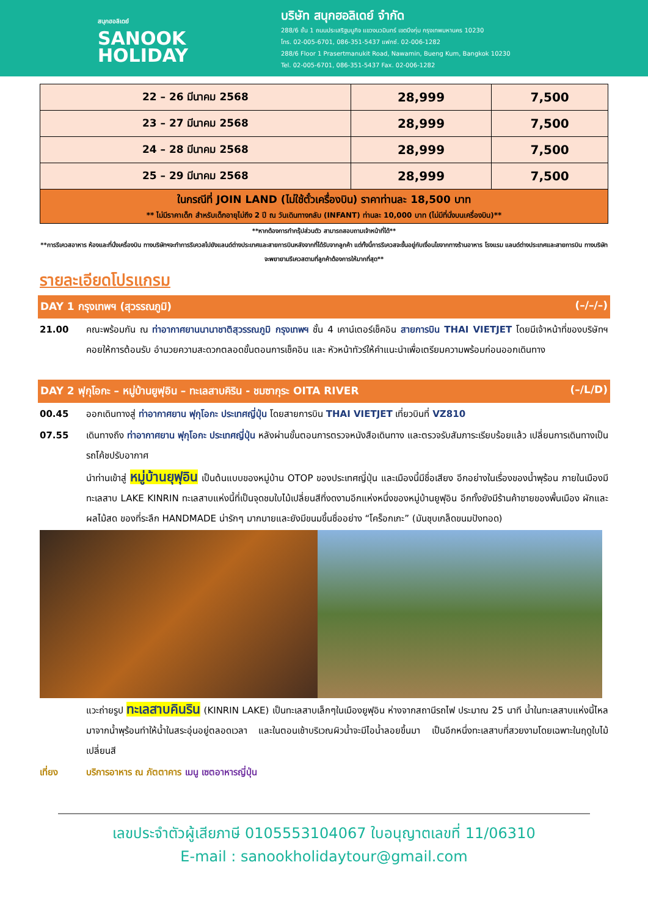สนุกฮอลิเดย์
SANOOK
HOLIDAY
บริษัท สนุกฮอลิเดย์ จำกัด
288/6 ชั้น 1 ถนนประเสริฐมนูกิจ แขวงนวมินทร์ เขตบึงกุ่ม กรุงเทพมหานคร 10230
โทร. 02-005-6701, 086-351-5437 แฟกซ์. 02-006-1282
288/6 Floor 1 Prasertmanukit Road, Nawamin, Bueng Kum, Bangkok 10230
Tel. 02-005-6701, 086-351-5437 Fax. 02-006-1282
| 22 – 26 มีนาคม 2568 | 28,999 | 7,500 |
| 23 – 27 มีนาคม 2568 | 28,999 | 7,500 |
| 24 – 28 มีนาคม 2568 | 28,999 | 7,500 |
| 25 – 29 มีนาคม 2568 | 28,999 | 7,500 |
| ในกรณีที่ JOIN LAND (ไม่ใช้ตั๋วเครื่องบิน) ราคาท่านละ 18,500 บาท ** ไม่มีราคาเด็ก สำหรับเด็กอายุไม่ถึง 2 ปี ณ วันเดินทางกลับ (INFANT) ท่านละ 10,000 บาท (ไม่มีที่นั่งบนเครื่องบิน)** | | |
**หากต้องการทำกรุ๊ปส่วนตัว สามารถสอบถามเจ้าหน้าที่ได้**
**การรีเควสอาหาร ห้องและที่นั่งเครื่องบิน ทางบริษัทฯจะทำการรีเควสไปยังแลนด์ต่างประเทศและสายการบินหลังจากที่ได้รับจากลูกค้า แต่ทั้งนี้การรีเควสจะขึ้นอยู่กับเงื่อนไขจากทางร้านอาหาร โรงแรม แลนด์ต่างประเทศและสายการบิน ทางบริษัทจะพยายามรีเควสตามที่ลูกค้าต้องการให้มากที่สุด**
รายละเอียดโปรแกรม
DAY 1 กรุงเทพฯ (สุวรรณภูมิ) (–/–/–)
21.00 คณะพร้อมกัน ณ ท่าอากาศยานนานาชาติสุวรรณภูมิ กรุงเทพฯ ชั้น 4 เคาน์เตอร์เช็คอิน สายการบิน THAI VIETJET โดยมีเจ้าหน้าที่ของบริษัทฯ คอยให้การต้อนรับ อำนวยความสะดวกตลอดขั้นตอนการเช็คอิน และ หัวหน้าทัวร์ให้คำแนะนำเพื่อเตรียมความพร้อมก่อนออกเดินทาง
DAY 2 ฟุกุโอกะ – หมู่บ้านยูฟุอิน – ทะเลสาบคิริน - ชมซากุระ OITA RIVER (–/L/D)
00.45 ออกเดินทางสู่ ท่าอากาศยาน ฟุกุโอกะ ประเทศญี่ปุ่น โดยสายการบิน THAI VIETJET เที่ยวบินที่ VZ810
07.55 เดินทางถึง ท่าอากาศยาน ฟุกุโอกะ ประเทศญี่ปุ่น หลังผ่านขั้นตอนการตรวจหนังสือเดินทาง และตรวจรับสัมภาระเรียบร้อยแล้ว เปลี่ยนการเดินทางเป็นรถโค้ชปรับอากาศ
นำท่านเข้าสู่ หมู่บ้านยุฟุอิน เป็นต้นแบบของหมู่บ้าน OTOP ของประเทศญี่ปุ่น และเมืองนี้มีชื่อเสียง อีกอย่างในเรื่องของน้ำพุร้อน ภายในเมืองมีทะเลสาบ LAKE KINRIN ทะเลสาบแห่งนี้ที่เป็นจุดชมใบไม้เปลี่ยนสีที่งดงามอีกแห่งหนึ่งของหมู่บ้านยูฟุอิน อีกทั้งยังมีร้านค้าขายของพื้นเมือง ผักและผลไม้สด ของที่ระลึก HANDMADE น่ารักๆ มากมายและยังมีขนมขึ้นชื่ออย่าง “โคร็อกเกะ” (มันชุบเกล็ดขนมปังทอด)
แวะถ่ายรูป ทะเลสาบคินริน (KINRIN LAKE) เป็นทะเลสาบเล็กๆในเมืองยูฟุอิน ห่างจากสถานีรถไฟ ประมาณ 25 นาที น้ำในทะเลสาบแห่งนี้ไหลมาจากน้ำพุร้อนทำให้น้ำในสระอุ่นอยู่ตลอดเวลา และในตอนเช้าบริเวณผิวน้ำจะมีไอน้ำลอยขึ้นมา เป็นอีกหนึ่งทะเลสาบที่สวยงามโดยเฉพาะในฤดูใบไม้เปลี่ยนสี
เที่ยง บริการอาหาร ณ ภัตตาคาร เมนู เซตอาหารญี่ปุ่น
เลขประจำตัวผู้เสียภาษี 0105553104067 ใบอนุญาตเลขที่ 11/06310
E-mail : sanookholidaytour@gmail.com